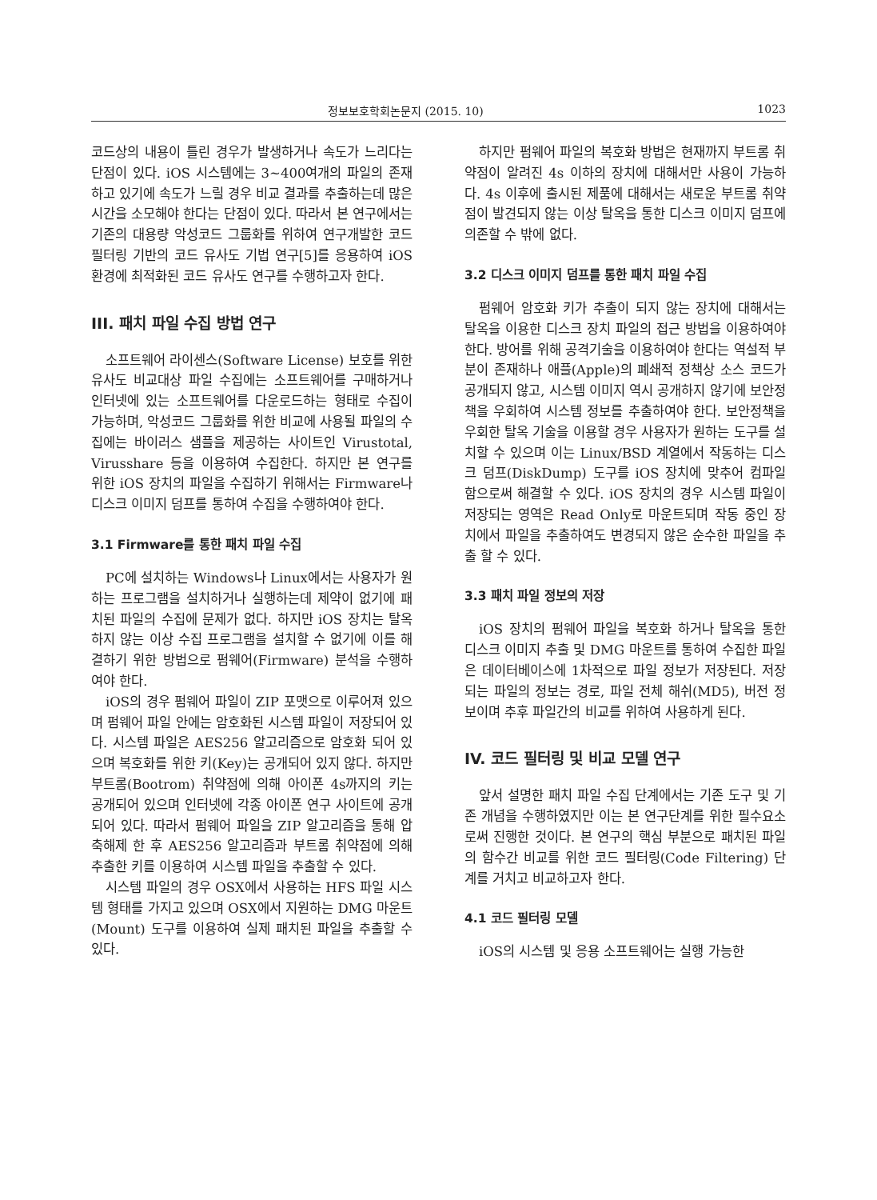정보보호학회논문지 (2015. 10) 1023
코드상의 내용이 틀린 경우가 발생하거나 속도가 느리다는 단점이 있다. iOS 시스템에는 3~400여개의 파일의 존재하고 있기에 속도가 느릴 경우 비교 결과를 추출하는데 많은 시간을 소모해야 한다는 단점이 있다. 따라서 본 연구에서는 기존의 대용량 악성코드 그룹화를 위하여 연구개발한 코드 필터링 기반의 코드 유사도 기법 연구[5]를 응용하여 iOS 환경에 최적화된 코드 유사도 연구를 수행하고자 한다.
III. 패치 파일 수집 방법 연구
소프트웨어 라이센스(Software License) 보호를 위한 유사도 비교대상 파일 수집에는 소프트웨어를 구매하거나 인터넷에 있는 소프트웨어를 다운로드하는 형태로 수집이 가능하며, 악성코드 그룹화를 위한 비교에 사용될 파일의 수집에는 바이러스 샘플을 제공하는 사이트인 Virustotal, Virusshare 등을 이용하여 수집한다. 하지만 본 연구를 위한 iOS 장치의 파일을 수집하기 위해서는 Firmware나 디스크 이미지 덤프를 통하여 수집을 수행하여야 한다.
3.1 Firmware를 통한 패치 파일 수집
PC에 설치하는 Windows나 Linux에서는 사용자가 원하는 프로그램을 설치하거나 실행하는데 제약이 없기에 패치된 파일의 수집에 문제가 없다. 하지만 iOS 장치는 탈옥하지 않는 이상 수집 프로그램을 설치할 수 없기에 이를 해결하기 위한 방법으로 펌웨어(Firmware) 분석을 수행하여야 한다.
iOS의 경우 펌웨어 파일이 ZIP 포맷으로 이루어져 있으며 펌웨어 파일 안에는 암호화된 시스템 파일이 저장되어 있다. 시스템 파일은 AES256 알고리즘으로 암호화 되어 있으며 복호화를 위한 키(Key)는 공개되어 있지 않다. 하지만 부트롬(Bootrom) 취약점에 의해 아이폰 4s까지의 키는 공개되어 있으며 인터넷에 각종 아이폰 연구 사이트에 공개되어 있다. 따라서 펌웨어 파일을 ZIP 알고리즘을 통해 압축해제 한 후 AES256 알고리즘과 부트롬 취약점에 의해 추출한 키를 이용하여 시스템 파일을 추출할 수 있다.
시스템 파일의 경우 OSX에서 사용하는 HFS 파일 시스템 형태를 가지고 있으며 OSX에서 지원하는 DMG 마운트(Mount) 도구를 이용하여 실제 패치된 파일을 추출할 수 있다.
하지만 펌웨어 파일의 복호화 방법은 현재까지 부트롬 취약점이 알려진 4s 이하의 장치에 대해서만 사용이 가능하다. 4s 이후에 출시된 제품에 대해서는 새로운 부트롬 취약점이 발견되지 않는 이상 탈옥을 통한 디스크 이미지 덤프에 의존할 수 밖에 없다.
3.2 디스크 이미지 덤프를 통한 패치 파일 수집
펌웨어 암호화 키가 추출이 되지 않는 장치에 대해서는 탈옥을 이용한 디스크 장치 파일의 접근 방법을 이용하여야 한다. 방어를 위해 공격기술을 이용하여야 한다는 역설적 부분이 존재하나 애플(Apple)의 폐쇄적 정책상 소스 코드가 공개되지 않고, 시스템 이미지 역시 공개하지 않기에 보안정책을 우회하여 시스템 정보를 추출하여야 한다. 보안정책을 우회한 탈옥 기술을 이용할 경우 사용자가 원하는 도구를 설치할 수 있으며 이는 Linux/BSD 계열에서 작동하는 디스크 덤프(DiskDump) 도구를 iOS 장치에 맞추어 컴파일 함으로써 해결할 수 있다. iOS 장치의 경우 시스템 파일이 저장되는 영역은 Read Only로 마운트되며 작동 중인 장치에서 파일을 추출하여도 변경되지 않은 순수한 파일을 추출 할 수 있다.
3.3 패치 파일 정보의 저장
iOS 장치의 펌웨어 파일을 복호화 하거나 탈옥을 통한 디스크 이미지 추출 및 DMG 마운트를 통하여 수집한 파일은 데이터베이스에 1차적으로 파일 정보가 저장된다. 저장되는 파일의 정보는 경로, 파일 전체 해쉬(MD5), 버전 정보이며 추후 파일간의 비교를 위하여 사용하게 된다.
IV. 코드 필터링 및 비교 모델 연구
앞서 설명한 패치 파일 수집 단계에서는 기존 도구 및 기존 개념을 수행하였지만 이는 본 연구단계를 위한 필수요소로써 진행한 것이다. 본 연구의 핵심 부분으로 패치된 파일의 함수간 비교를 위한 코드 필터링(Code Filtering) 단계를 거치고 비교하고자 한다.
4.1 코드 필터링 모델
iOS의 시스템 및 응용 소프트웨어는 실행 가능한